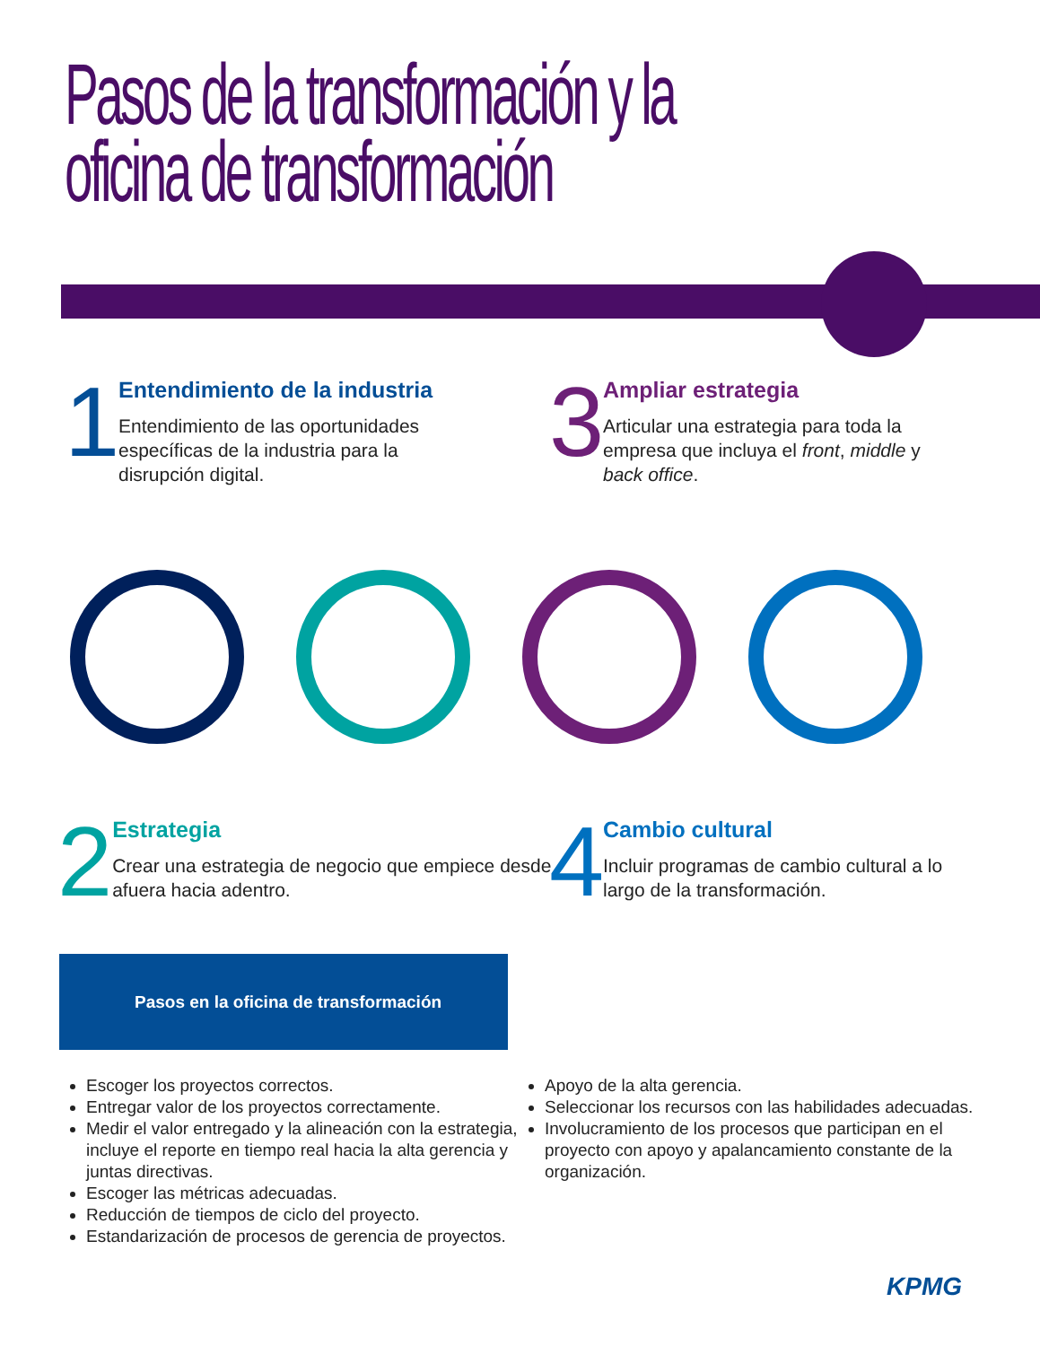Pasos de la transformación y la
oficina de transformación
1
Entendimiento de la industria
Entendimiento de las oportunidades específicas de la industria para la disrupción digital.
3
Ampliar estrategia
Articular una estrategia para toda la empresa que incluya el front, middle y back office.
2
Estrategia
Crear una estrategia de negocio que empiece desde afuera hacia adentro.
4
Cambio cultural
Incluir programas de cambio cultural a lo largo de la transformación.
Pasos en la oficina de transformación
Escoger los proyectos correctos.
Entregar valor de los proyectos correctamente.
Medir el valor entregado y la alineación con la estrategia, incluye el reporte en tiempo real hacia la alta gerencia y juntas directivas.
Escoger las métricas adecuadas.
Reducción de tiempos de ciclo del proyecto.
Estandarización de procesos de gerencia de proyectos.
Apoyo de la alta gerencia.
Seleccionar los recursos con las habilidades adecuadas.
Involucramiento de los procesos que participan en el proyecto con apoyo y apalancamiento constante de la organización.
KPMG